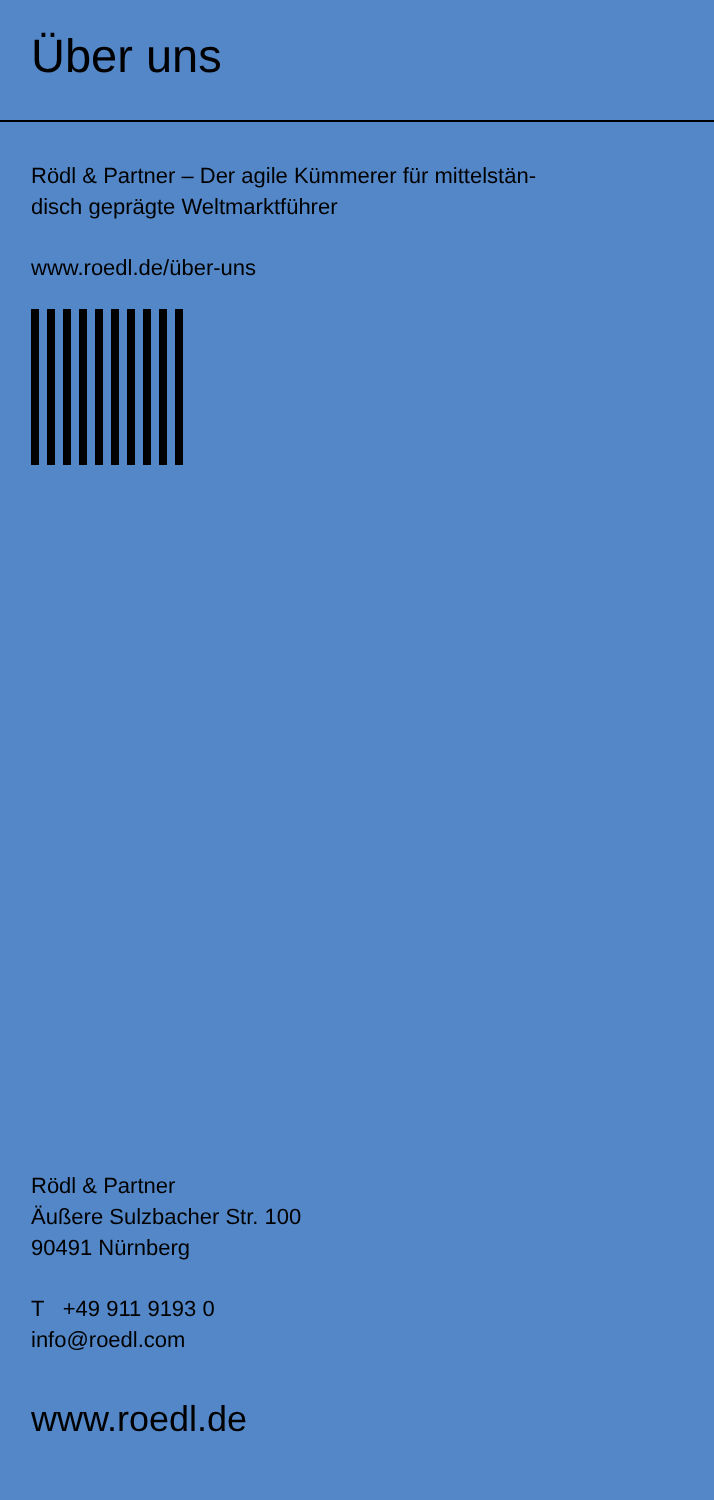Über uns
Rödl & Partner – Der agile Kümmerer für mittelstän-
disch geprägte Weltmarktführer
www.roedl.de/über-uns
Rödl & Partner
Äußere Sulzbacher Str. 100
90491 Nürnberg
T +49 911 9193 0
info@roedl.com
www.roedl.de